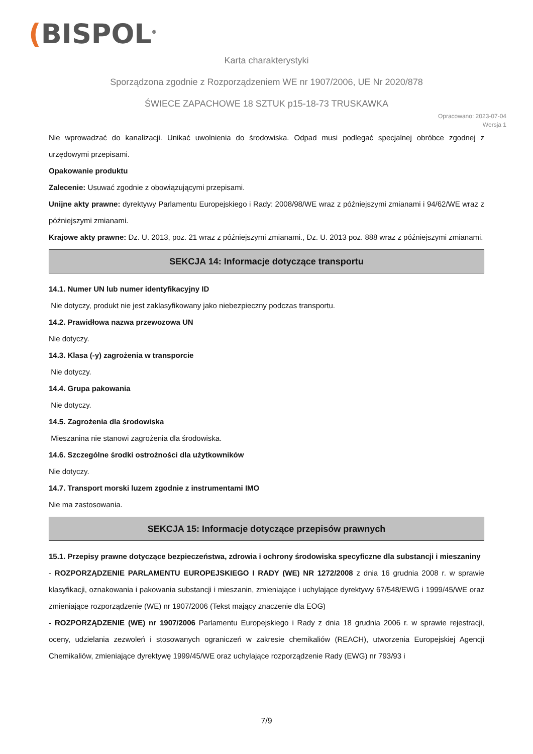(BISPOL<sup>®</sup>
Karta charakterystyki
Sporządzona zgodnie z Rozporządzeniem WE nr 1907/2006, UE Nr 2020/878
ŚWIECE ZAPACHOWE 18 SZTUK p15-18-73 TRUSKAWKA
Opracowano: 2023-07-04
Wersja 1
Nie wprowadzać do kanalizacji. Unikać uwolnienia do środowiska. Odpad musi podlegać specjalnej obróbce zgodnej z urzędowymi przepisami.
Opakowanie produktu
Zalecenie: Usuwać zgodnie z obowiązującymi przepisami.
Unijne akty prawne: dyrektywy Parlamentu Europejskiego i Rady: 2008/98/WE wraz z późniejszymi zmianami i 94/62/WE wraz z późniejszymi zmianami.
Krajowe akty prawne: Dz. U. 2013, poz. 21 wraz z późniejszymi zmianami., Dz. U. 2013 poz. 888 wraz z późniejszymi zmianami.
SEKCJA 14: Informacje dotyczące transportu
14.1. Numer UN lub numer identyfikacyjny ID
Nie dotyczy, produkt nie jest zaklasyfikowany jako niebezpieczny podczas transportu.
14.2. Prawidłowa nazwa przewozowa UN
Nie dotyczy.
14.3. Klasa (-y) zagrożenia w transporcie
Nie dotyczy.
14.4. Grupa pakowania
Nie dotyczy.
14.5. Zagrożenia dla środowiska
Mieszanina nie stanowi zagrożenia dla środowiska.
14.6. Szczególne środki ostrożności dla użytkowników
Nie dotyczy.
14.7. Transport morski luzem zgodnie z instrumentami IMO
Nie ma zastosowania.
SEKCJA 15: Informacje dotyczące przepisów prawnych
15.1. Przepisy prawne dotyczące bezpieczeństwa, zdrowia i ochrony środowiska specyficzne dla substancji i mieszaniny
- ROZPORZĄDZENIE PARLAMENTU EUROPEJSKIEGO I RADY (WE) NR 1272/2008 z dnia 16 grudnia 2008 r. w sprawie klasyfikacji, oznakowania i pakowania substancji i mieszanin, zmieniające i uchylające dyrektywy 67/548/EWG i 1999/45/WE oraz zmieniające rozporządzenie (WE) nr 1907/2006 (Tekst mający znaczenie dla EOG)
- ROZPORZĄDZENIE (WE) nr 1907/2006 Parlamentu Europejskiego i Rady z dnia 18 grudnia 2006 r. w sprawie rejestracji, oceny, udzielania zezwoleń i stosowanych ograniczeń w zakresie chemikaliów (REACH), utworzenia Europejskiej Agencji Chemikaliów, zmieniające dyrektywę 1999/45/WE oraz uchylające rozporządzenie Rady (EWG) nr 793/93 i
7/9